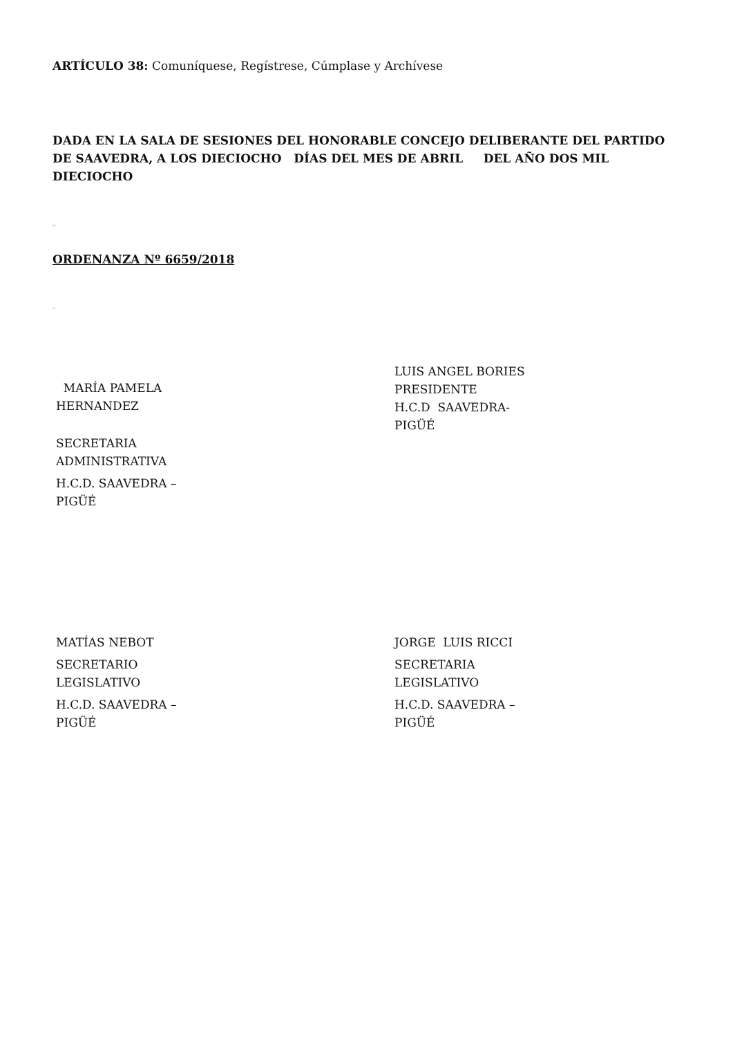ARTÍCULO 38: Comuníquese, Regístrese, Cúmplase y Archívese
DADA EN LA SALA DE SESIONES DEL HONORABLE CONCEJO DELIBERANTE DEL PARTIDO DE SAAVEDRA, A LOS DIECIOCHO DÍAS DEL MES DE ABRIL DEL AÑO DOS MIL DIECIOCHO
_
ORDENANZA Nº 6659/2018
_
MARÍA PAMELA HERNANDEZ
SECRETARIA ADMINISTRATIVA
H.C.D. SAAVEDRA – PIGÜÉ
LUIS ANGEL BORIES
PRESIDENTE
H.C.D SAAVEDRA-PIGÜÉ
MATÍAS NEBOT
SECRETARIO LEGISLATIVO
H.C.D. SAAVEDRA – PIGÜÉ
JORGE LUIS RICCI
SECRETARIA LEGISLATIVO
H.C.D. SAAVEDRA – PIGÜÉ